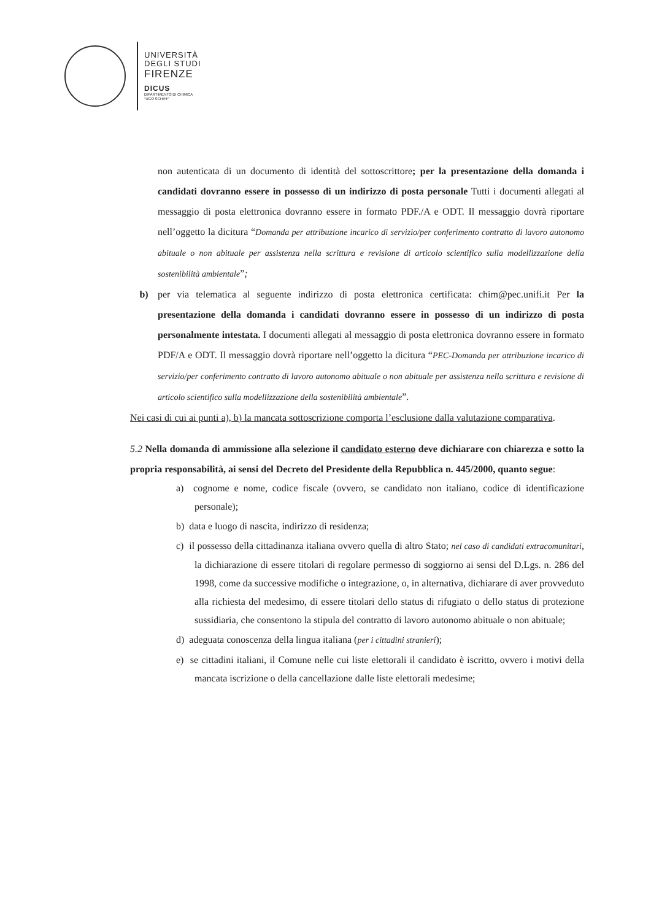UNIVERSITÀ
DEGLI STUDI
FIRENZE
DICUS
DIPARTIMENTO DI CHIMICA
"UGO SCHIFF"
non autenticata di un documento di identità del sottoscrittore; per la presentazione della domanda i candidati dovranno essere in possesso di un indirizzo di posta personale Tutti i documenti allegati al messaggio di posta elettronica dovranno essere in formato PDF./A e ODT. Il messaggio dovrà riportare nell’oggetto la dicitura “Domanda per attribuzione incarico di servizio/per conferimento contratto di lavoro autonomo abituale o non abituale per assistenza nella scrittura e revisione di articolo scientifico sulla modellizzazione della sostenibilità ambientale”;
b) per via telematica al seguente indirizzo di posta elettronica certificata: chim@pec.unifi.it Per la presentazione della domanda i candidati dovranno essere in possesso di un indirizzo di posta personalmente intestata. I documenti allegati al messaggio di posta elettronica dovranno essere in formato PDF/A e ODT. Il messaggio dovrà riportare nell’oggetto la dicitura “PEC-Domanda per attribuzione incarico di servizio/per conferimento contratto di lavoro autonomo abituale o non abituale per assistenza nella scrittura e revisione di articolo scientifico sulla modellizzazione della sostenibilità ambientale”.
Nei casi di cui ai punti a), b) la mancata sottoscrizione comporta l’esclusione dalla valutazione comparativa.
5.2 Nella domanda di ammissione alla selezione il candidato esterno deve dichiarare con chiarezza e sotto la propria responsabilità, ai sensi del Decreto del Presidente della Repubblica n. 445/2000, quanto segue:
a) cognome e nome, codice fiscale (ovvero, se candidato non italiano, codice di identificazione personale);
b) data e luogo di nascita, indirizzo di residenza;
c) il possesso della cittadinanza italiana ovvero quella di altro Stato; nel caso di candidati extracomunitari, la dichiarazione di essere titolari di regolare permesso di soggiorno ai sensi del D.Lgs. n. 286 del 1998, come da successive modifiche o integrazione, o, in alternativa, dichiarare di aver provveduto alla richiesta del medesimo, di essere titolari dello status di rifugiato o dello status di protezione sussidiaria, che consentono la stipula del contratto di lavoro autonomo abituale o non abituale;
d) adeguata conoscenza della lingua italiana (per i cittadini stranieri);
e) se cittadini italiani, il Comune nelle cui liste elettorali il candidato è iscritto, ovvero i motivi della mancata iscrizione o della cancellazione dalle liste elettorali medesime;